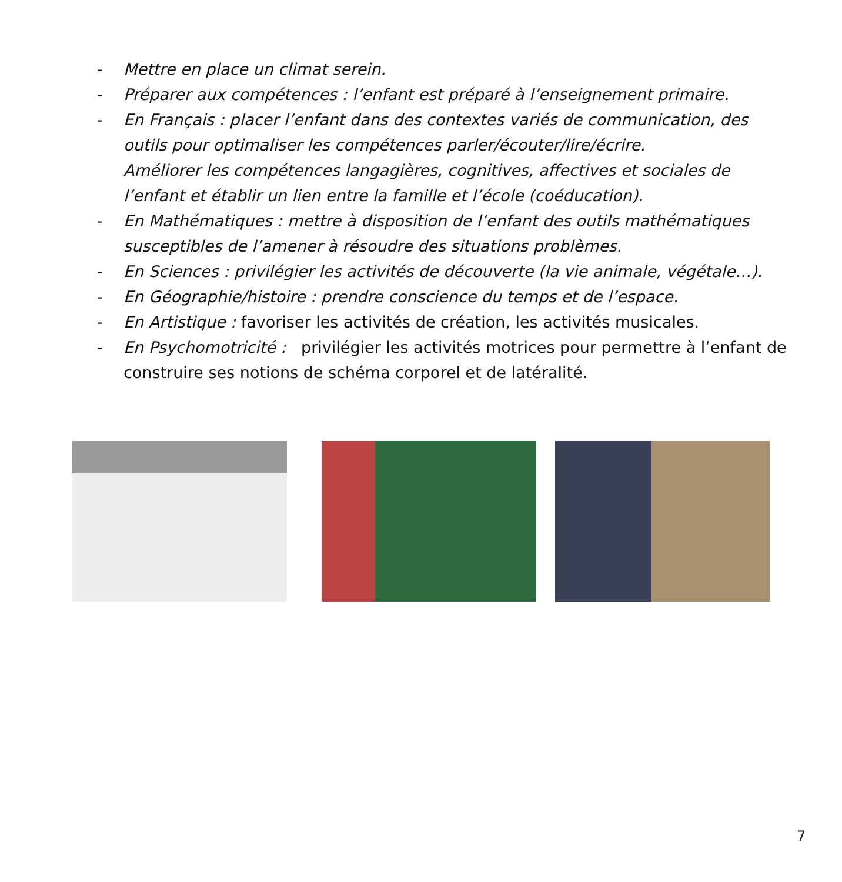- Mettre en place un climat serein.
- Préparer aux compétences : l’enfant est préparé à l’enseignement primaire.
- En Français : placer l’enfant dans des contextes variés de communication, des outils pour optimaliser les compétences parler/écouter/lire/écrire.
Améliorer les compétences langagières, cognitives, affectives et sociales de l’enfant et établir un lien entre la famille et l’école (coéducation).
- En Mathématiques : mettre à disposition de l’enfant des outils mathématiques susceptibles de l’amener à résoudre des situations problèmes.
- En Sciences : privilégier les activités de découverte (la vie animale, végétale…).
- En Géographie/histoire : prendre conscience du temps et de l’espace.
- En Artistique : favoriser les activités de création, les activités musicales.
- En Psychomotricité : privilégier les activités motrices pour permettre à l’enfant de construire ses notions de schéma corporel et de latéralité.
7